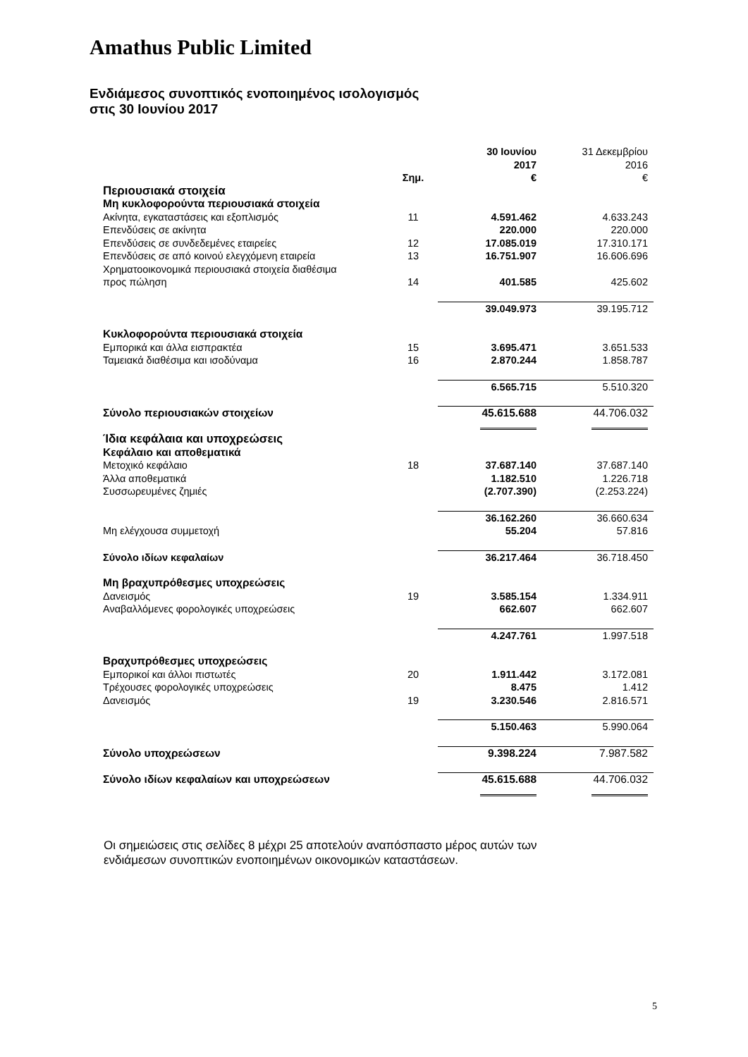Amathus Public Limited
Ενδιάμεσος συνοπτικός ενοποιημένος ισολογισμός
στις 30 Ιουνίου 2017
| | Σημ. | 30 Ιουνίου 2017 € | 31 Δεκεμβρίου 2016 € |
| --- | --- | --- | --- |
| Περιουσιακά στοιχεία | | | |
| Μη κυκλοφορούντα περιουσιακά στοιχεία | | | |
| Ακίνητα, εγκαταστάσεις και εξοπλισμός | 11 | 4.591.462 | 4.633.243 |
| Επενδύσεις σε ακίνητα | | 220.000 | 220.000 |
| Επενδύσεις σε συνδεδεμένες εταιρείες | 12 | 17.085.019 | 17.310.171 |
| Επενδύσεις σε από κοινού ελεγχόμενη εταιρεία | 13 | 16.751.907 | 16.606.696 |
| Χρηματοοικονομικά περιουσιακά στοιχεία διαθέσιμα προς πώληση | 14 | 401.585 | 425.602 |
| | | 39.049.973 | 39.195.712 |
| Κυκλοφορούντα περιουσιακά στοιχεία | | | |
| Εμπορικά και άλλα εισπρακτέα | 15 | 3.695.471 | 3.651.533 |
| Ταμειακά διαθέσιμα και ισοδύναμα | 16 | 2.870.244 | 1.858.787 |
| | | 6.565.715 | 5.510.320 |
| Σύνολο περιουσιακών στοιχείων | | 45.615.688 | 44.706.032 |
| Ίδια κεφάλαια και υποχρεώσεις | | | |
| Κεφάλαιο και αποθεματικά | | | |
| Μετοχικό κεφάλαιο | 18 | 37.687.140 | 37.687.140 |
| Άλλα αποθεματικά | | 1.182.510 | 1.226.718 |
| Συσσωρευμένες ζημιές | | (2.707.390) | (2.253.224) |
| | | 36.162.260 | 36.660.634 |
| Μη ελέγχουσα συμμετοχή | | 55.204 | 57.816 |
| Σύνολο ιδίων κεφαλαίων | | 36.217.464 | 36.718.450 |
| Μη βραχυπρόθεσμες υποχρεώσεις | | | |
| Δανεισμός | 19 | 3.585.154 | 1.334.911 |
| Αναβαλλόμενες φορολογικές υποχρεώσεις | | 662.607 | 662.607 |
| | | 4.247.761 | 1.997.518 |
| Βραχυπρόθεσμες υποχρεώσεις | | | |
| Εμπορικοί και άλλοι πιστωτές | 20 | 1.911.442 | 3.172.081 |
| Τρέχουσες φορολογικές υποχρεώσεις | | 8.475 | 1.412 |
| Δανεισμός | 19 | 3.230.546 | 2.816.571 |
| | | 5.150.463 | 5.990.064 |
| Σύνολο υποχρεώσεων | | 9.398.224 | 7.987.582 |
| Σύνολο ιδίων κεφαλαίων και υποχρεώσεων | | 45.615.688 | 44.706.032 |
Οι σημειώσεις στις σελίδες 8 μέχρι 25 αποτελούν αναπόσπαστο μέρος αυτών των
ενδιάμεσων συνοπτικών ενοποιημένων οικονομικών καταστάσεων.
5